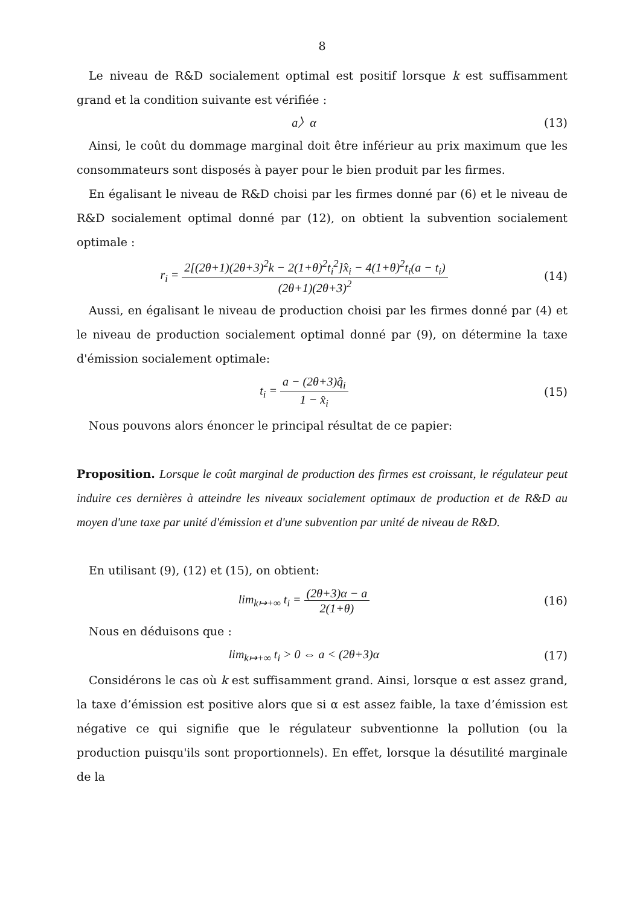8
Le niveau de R&D socialement optimal est positif lorsque k est suffisamment grand et la condition suivante est vérifiée :
a〉α (13)
Ainsi, le coût du dommage marginal doit être inférieur au prix maximum que les consommateurs sont disposés à payer pour le bien produit par les firmes.
En égalisant le niveau de R&D choisi par les firmes donné par (6) et le niveau de R&D socialement optimal donné par (12), on obtient la subvention socialement optimale :
r<sub>i</sub> = 2[(2θ+1)(2θ+3)<sup>2</sup>k − 2(1+θ)<sup>2</sup>t<sub>i</sub><sup>2</sup>]x̂<sub>i</sub> − 4(1+θ)<sup>2</sup>t<sub>i</sub>(a − t<sub>i</sub>) (2θ+1)(2θ+3)<sup>2</sup>
(14)
Aussi, en égalisant le niveau de production choisi par les firmes donné par (4) et le niveau de production socialement optimal donné par (9), on détermine la taxe d'émission socialement optimale:
t<sub>i</sub> = a − (2θ+3)q̂<sub>i</sub> 1 − x̂<sub>i</sub> (15)
Nous pouvons alors énoncer le principal résultat de ce papier:
Proposition. Lorsque le coût marginal de production des firmes est croissant, le régulateur peut induire ces dernières à atteindre les niveaux socialement optimaux de production et de R&D au moyen d'une taxe par unité d'émission et d'une subvention par unité de niveau de R&D.
En utilisant (9), (12) et (15), on obtient:
lim<sub>k↦+∞</sub> t<sub>i</sub> = (2θ+3)α − a 2(1+θ)
(16)
Nous en déduisons que :
lim<sub>k↦+∞</sub> t<sub>i</sub> > 0 ⇔ a < (2θ+3)α (17)
Considérons le cas où k est suffisamment grand. Ainsi, lorsque α est assez grand, la taxe d’émission est positive alors que si α est assez faible, la taxe d’émission est négative ce qui signifie que le régulateur subventionne la pollution (ou la production puisqu'ils sont proportionnels). En effet, lorsque la désutilité marginale de la